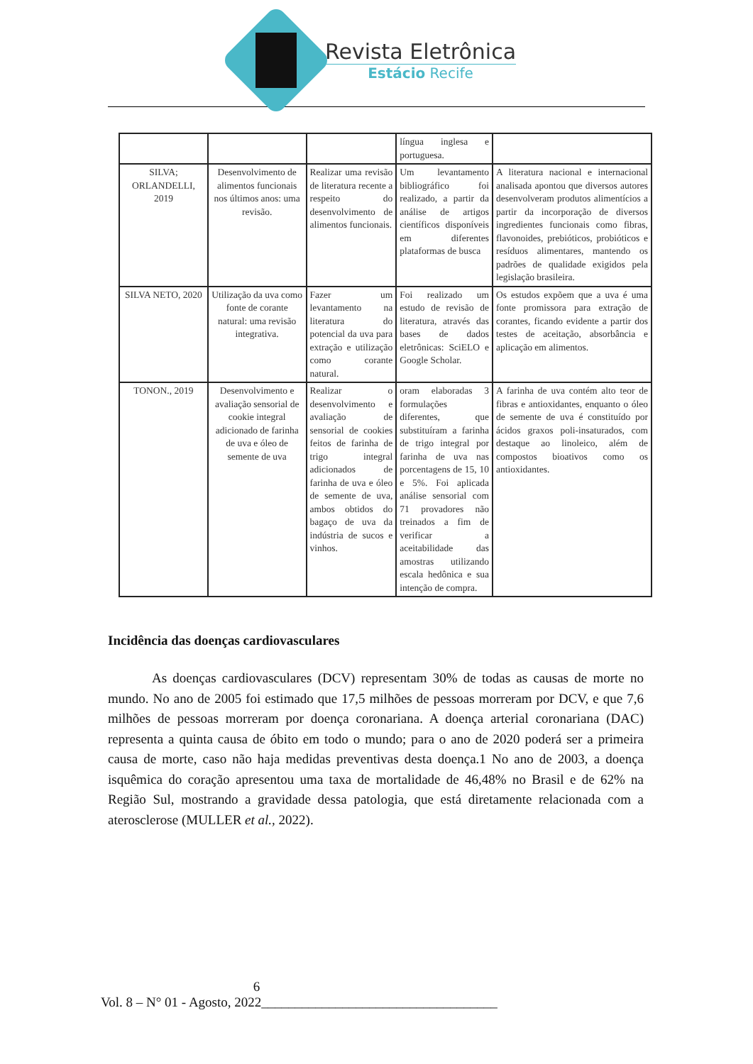Revista Eletrônica
Estácio Recife
| | | | língua inglesa e portuguesa. | |
| SILVA; ORLANDELLI, 2019 | Desenvolvimento de alimentos funcionais nos últimos anos: uma revisão. | Realizar uma revisão de literatura recente a respeito do desenvolvimento de alimentos funcionais. | Um levantamento bibliográfico foi realizado, a partir da análise de artigos científicos disponíveis em diferentes plataformas de busca | A literatura nacional e internacional analisada apontou que diversos autores desenvolveram produtos alimentícios a partir da incorporação de diversos ingredientes funcionais como fibras, flavonoides, prebióticos, probióticos e resíduos alimentares, mantendo os padrões de qualidade exigidos pela legislação brasileira. |
| SILVA NETO, 2020 | Utilização da uva como fonte de corante natural: uma revisão integrativa. | Fazer um levantamento na literatura do potencial da uva para extração e utilização como corante natural. | Foi realizado um estudo de revisão de literatura, através das bases de dados eletrônicas: SciELO e Google Scholar. | Os estudos expõem que a uva é uma fonte promissora para extração de corantes, ficando evidente a partir dos testes de aceitação, absorbância e aplicação em alimentos. |
| TONON., 2019 | Desenvolvimento e avaliação sensorial de cookie integral adicionado de farinha de uva e óleo de semente de uva | Realizar o desenvolvimento e avaliação de sensorial de cookies feitos de farinha de trigo integral adicionados de farinha de uva e óleo de semente de uva, ambos obtidos do bagaço de uva da indústria de sucos e vinhos. | oram elaboradas 3 formulações diferentes, que substituíram a farinha de trigo integral por farinha de uva nas porcentagens de 15, 10 e 5%. Foi aplicada análise sensorial com 71 provadores não treinados a fim de verificar a aceitabilidade das amostras utilizando escala hedônica e sua intenção de compra. | A farinha de uva contém alto teor de fibras e antioxidantes, enquanto o óleo de semente de uva é constituído por ácidos graxos poli-insaturados, com destaque ao linoleico, além de compostos bioativos como os antioxidantes. |
Incidência das doenças cardiovasculares
As doenças cardiovasculares (DCV) representam 30% de todas as causas de morte no mundo. No ano de 2005 foi estimado que 17,5 milhões de pessoas morreram por DCV, e que 7,6 milhões de pessoas morreram por doença coronariana. A doença arterial coronariana (DAC) representa a quinta causa de óbito em todo o mundo; para o ano de 2020 poderá ser a primeira causa de morte, caso não haja medidas preventivas desta doença.1 No ano de 2003, a doença isquêmica do coração apresentou uma taxa de mortalidade de 46,48% no Brasil e de 62% na Região Sul, mostrando a gravidade dessa patologia, que está diretamente relacionada com a aterosclerose (MULLER et al., 2022).
6
Vol. 8 – N° 01 - Agosto, 2022___________________________________